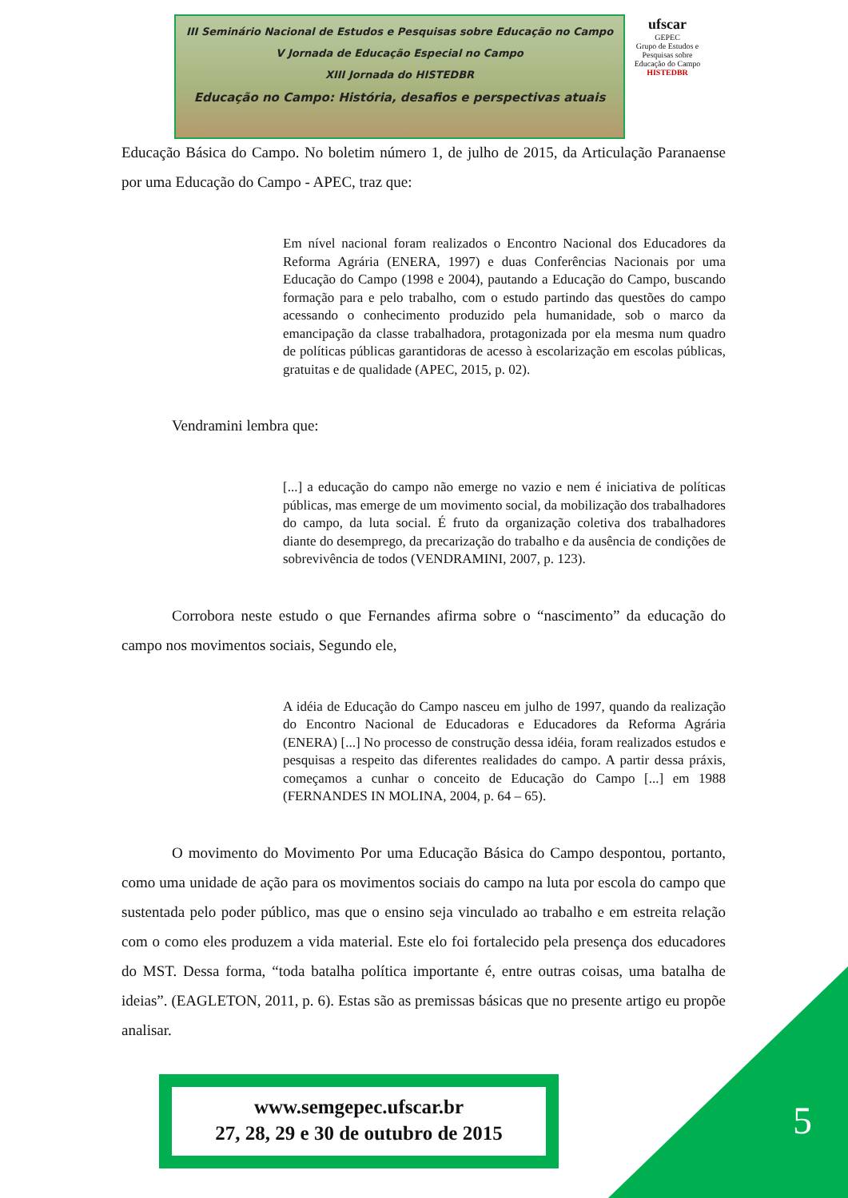III Seminário Nacional de Estudos e Pesquisas sobre Educação no Campo
V Jornada de Educação Especial no Campo
XIII Jornada do HISTEDBR
Educação no Campo: História, desafios e perspectivas atuais
ufscar
GEPEC
Grupo de Estudos e Pesquisas sobre Educação do Campo
HISTEDBR
Educação Básica do Campo. No boletim número 1, de julho de 2015, da Articulação Paranaense por uma Educação do Campo - APEC, traz que:
Em nível nacional foram realizados o Encontro Nacional dos Educadores da Reforma Agrária (ENERA, 1997) e duas Conferências Nacionais por uma Educação do Campo (1998 e 2004), pautando a Educação do Campo, buscando formação para e pelo trabalho, com o estudo partindo das questões do campo acessando o conhecimento produzido pela humanidade, sob o marco da emancipação da classe trabalhadora, protagonizada por ela mesma num quadro de políticas públicas garantidoras de acesso à escolarização em escolas públicas, gratuitas e de qualidade (APEC, 2015, p. 02).
Vendramini lembra que:
[...] a educação do campo não emerge no vazio e nem é iniciativa de políticas públicas, mas emerge de um movimento social, da mobilização dos trabalhadores do campo, da luta social. É fruto da organização coletiva dos trabalhadores diante do desemprego, da precarização do trabalho e da ausência de condições de sobrevivência de todos (VENDRAMINI, 2007, p. 123).
Corrobora neste estudo o que Fernandes afirma sobre o “nascimento” da educação do campo nos movimentos sociais, Segundo ele,
A idéia de Educação do Campo nasceu em julho de 1997, quando da realização do Encontro Nacional de Educadoras e Educadores da Reforma Agrária (ENERA) [...] No processo de construção dessa idéia, foram realizados estudos e pesquisas a respeito das diferentes realidades do campo. A partir dessa práxis, começamos a cunhar o conceito de Educação do Campo [...] em 1988 (FERNANDES IN MOLINA, 2004, p. 64 – 65).
O movimento do Movimento Por uma Educação Básica do Campo despontou, portanto, como uma unidade de ação para os movimentos sociais do campo na luta por escola do campo que sustentada pelo poder público, mas que o ensino seja vinculado ao trabalho e em estreita relação com o como eles produzem a vida material. Este elo foi fortalecido pela presença dos educadores do MST. Dessa forma, “toda batalha política importante é, entre outras coisas, uma batalha de ideias”. (EAGLETON, 2011, p. 6). Estas são as premissas básicas que no presente artigo eu propõe analisar.
www.semgepec.ufscar.br
27, 28, 29 e 30 de outubro de 2015
5